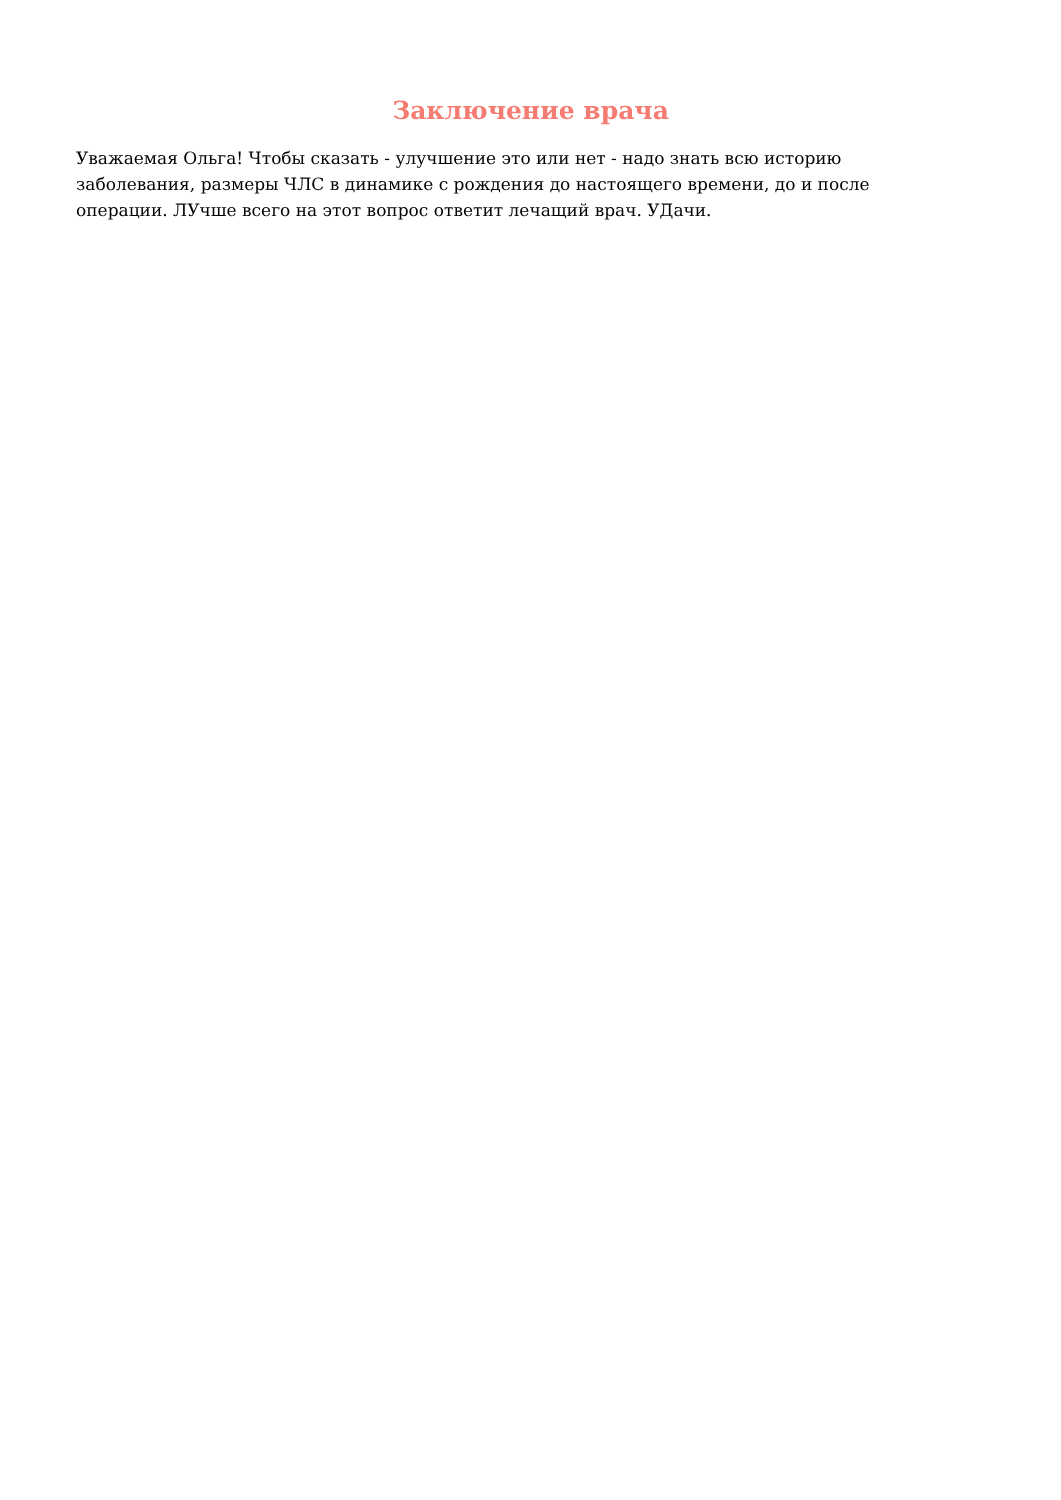Заключение врача
Уважаемая Ольга! Чтобы сказать - улучшение это или нет - надо знать всю историю заболевания, размеры ЧЛС в динамике с рождения до настоящего времени, до и после операции. ЛУчше всего на этот вопрос ответит лечащий врач. УДачи.